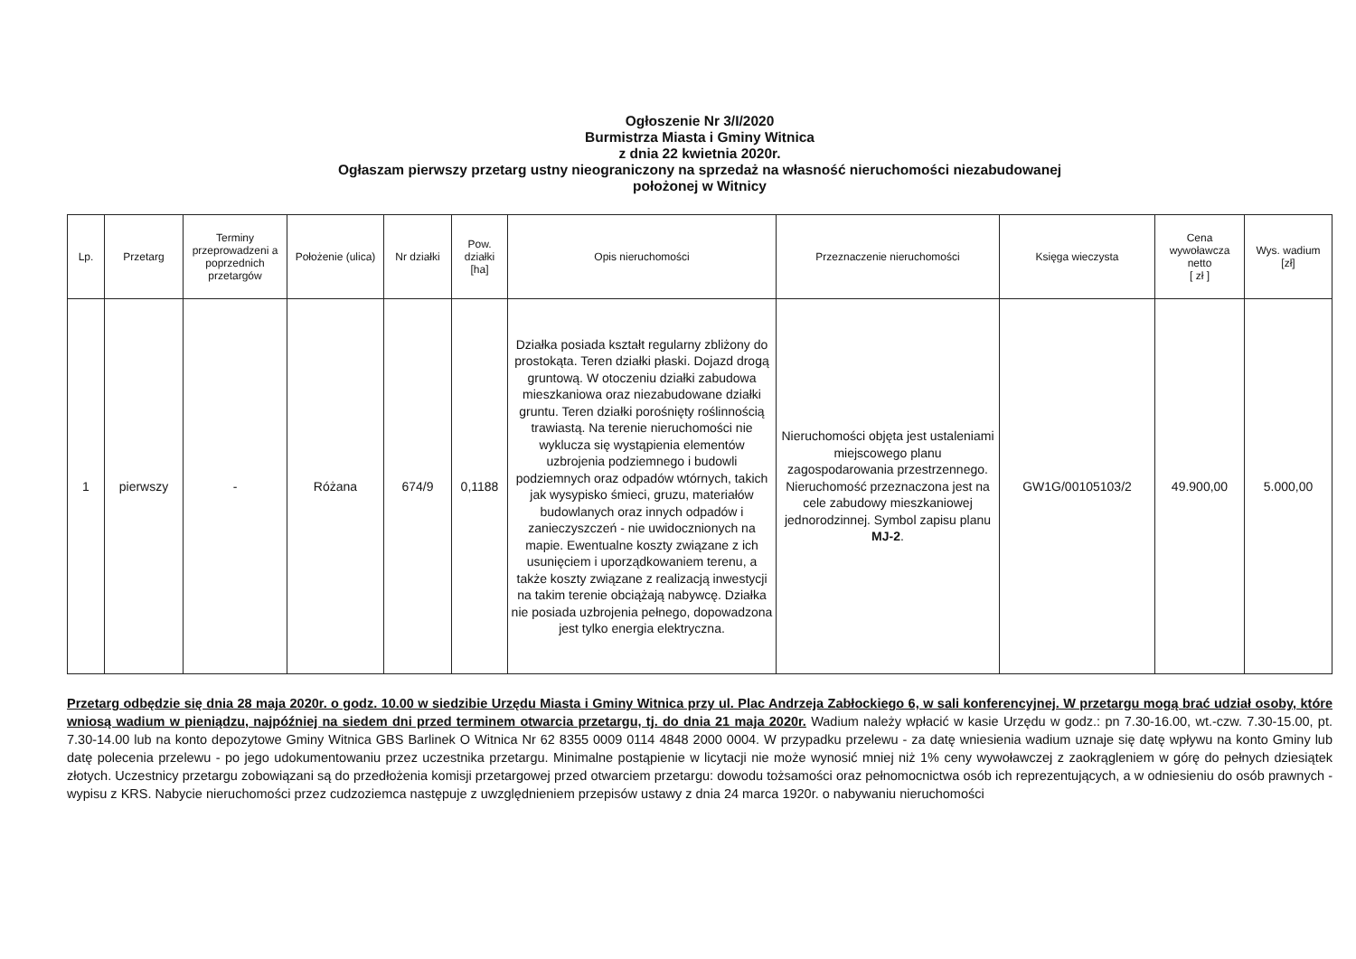Ogłoszenie Nr 3/I/2020
Burmistrza Miasta i Gminy Witnica
z dnia 22 kwietnia 2020r.
Ogłaszam pierwszy przetarg ustny nieograniczony na sprzedaż na własność nieruchomości niezabudowanej
położonej w Witnicy
| Lp. | Przetarg | Terminy przeprowadzeni a poprzednich przetargów | Położenie (ulica) | Nr działki | Pow. działki [ha] | Opis nieruchomości | Przeznaczenie nieruchomości | Księga wieczysta | Cena wywoławcza netto [ zł ] | Wys. wadium [zł] |
| --- | --- | --- | --- | --- | --- | --- | --- | --- | --- | --- |
| 1 | pierwszy | - | Różana | 674/9 | 0,1188 | Działka posiada kształt regularny zbliżony do prostokąta. Teren działki płaski. Dojazd drogą gruntową. W otoczeniu działki zabudowa mieszkaniowa oraz niezabudowane działki gruntu. Teren działki porośnięty roślinnością trawiastą. Na terenie nieruchomości nie wyklucza się wystąpienia elementów uzbrojenia podziemnego i budowli podziemnych oraz odpadów wtórnych, takich jak wysypisko śmieci, gruzu, materiałów budowlanych oraz innych odpadów i zanieczyszczeń - nie uwidocznionych na mapie. Ewentualne koszty związane z ich usunięciem i uporządkowaniem terenu, a także koszty związane z realizacją inwestycji na takim terenie obciążają nabywcę. Działka nie posiada uzbrojenia pełnego, dopowadzona jest tylko energia elektryczna. | Nieruchomości objęta jest ustaleniami miejscowego planu zagospodarowania przestrzennego. Nieruchomość przeznaczona jest na cele zabudowy mieszkaniowej jednorodzinnej. Symbol zapisu planu MJ-2 . | GW1G/00105103/2 | 49.900,00 | 5.000,00 |
Przetarg odbędzie się dnia 28 maja 2020r. o godz. 10.00 w siedzibie Urzędu Miasta i Gminy Witnica przy ul. Plac Andrzeja Zabłockiego 6, w sali konferencyjnej. W przetargu mogą brać udział osoby, które wniosą wadium w pieniądzu, najpóźniej na siedem dni przed terminem otwarcia przetargu, tj. do dnia 21 maja 2020r. Wadium należy wpłacić w kasie Urzędu w godz.: pn 7.30-16.00, wt.-czw. 7.30-15.00, pt. 7.30-14.00 lub na konto depozytowe Gminy Witnica GBS Barlinek O Witnica Nr 62 8355 0009 0114 4848 2000 0004. W przypadku przelewu - za datę wniesienia wadium uznaje się datę wpływu na konto Gminy lub datę polecenia przelewu - po jego udokumentowaniu przez uczestnika przetargu. Minimalne postąpienie w licytacji nie może wynosić mniej niż 1% ceny wywoławczej z zaokrągleniem w górę do pełnych dziesiątek złotych. Uczestnicy przetargu zobowiązani są do przedłożenia komisji przetargowej przed otwarciem przetargu: dowodu tożsamości oraz pełnomocnictwa osób ich reprezentujących, a w odniesieniu do osób prawnych - wypisu z KRS. Nabycie nieruchomości przez cudzoziemca następuje z uwzględnieniem przepisów ustawy z dnia 24 marca 1920r. o nabywaniu nieruchomości